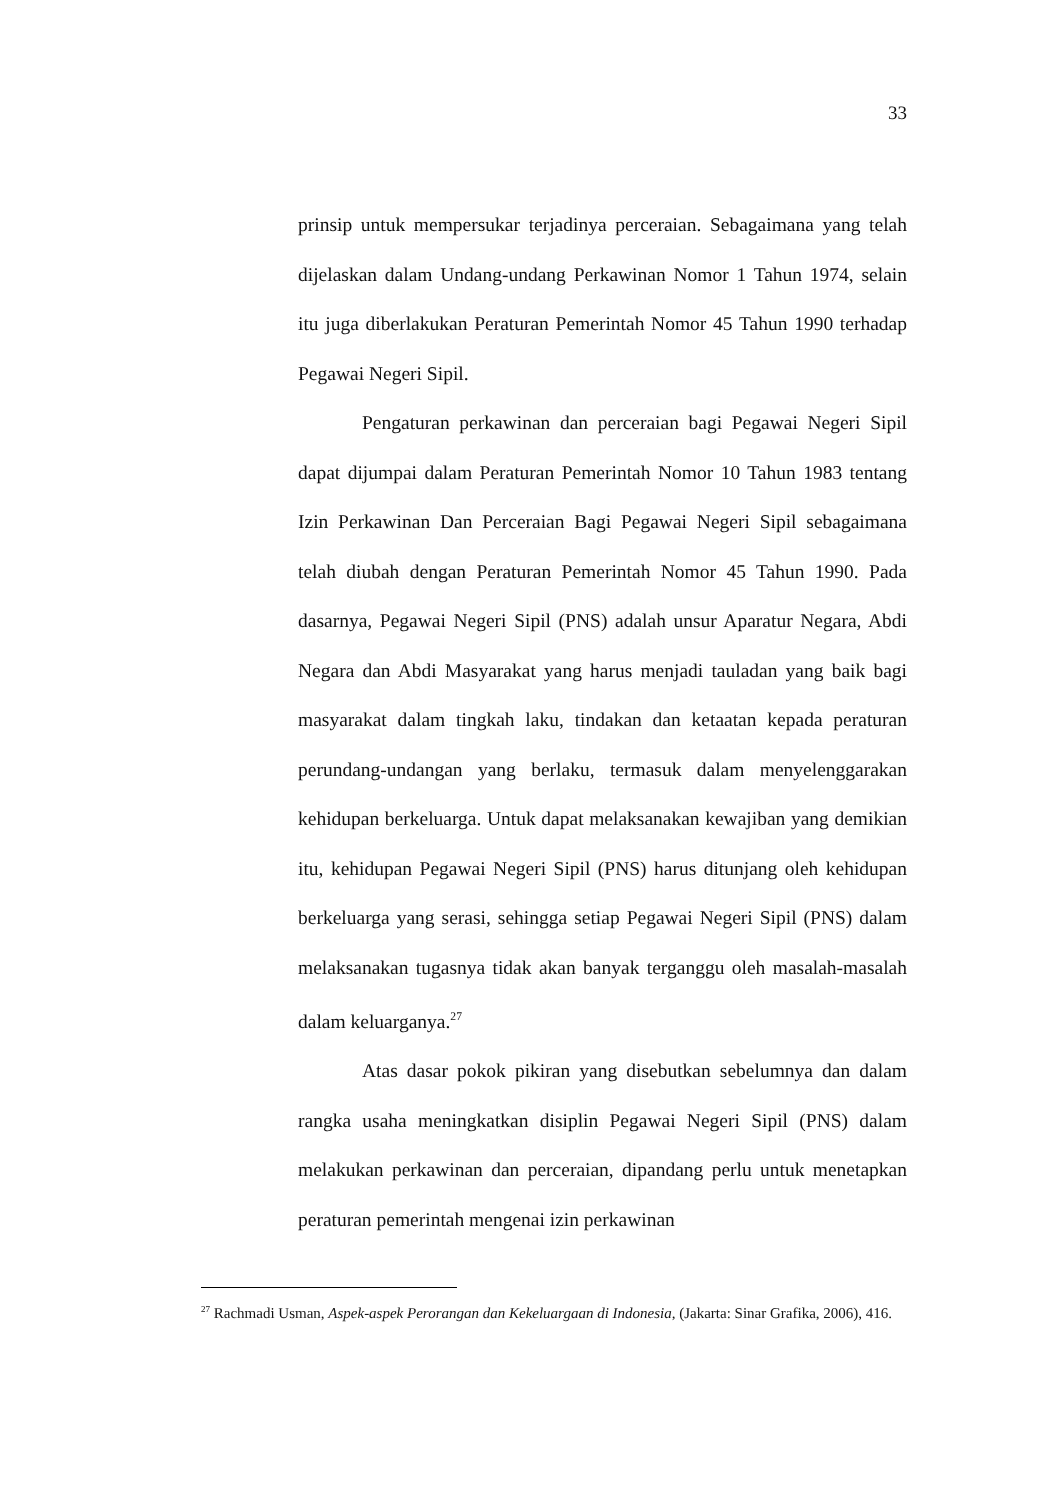33
prinsip untuk mempersukar terjadinya perceraian. Sebagaimana yang telah dijelaskan dalam Undang-undang Perkawinan Nomor 1 Tahun 1974, selain itu juga diberlakukan Peraturan Pemerintah Nomor 45 Tahun 1990 terhadap Pegawai Negeri Sipil.
Pengaturan perkawinan dan perceraian bagi Pegawai Negeri Sipil dapat dijumpai dalam Peraturan Pemerintah Nomor 10 Tahun 1983 tentang Izin Perkawinan Dan Perceraian Bagi Pegawai Negeri Sipil sebagaimana telah diubah dengan Peraturan Pemerintah Nomor 45 Tahun 1990. Pada dasarnya, Pegawai Negeri Sipil (PNS) adalah unsur Aparatur Negara, Abdi Negara dan Abdi Masyarakat yang harus menjadi tauladan yang baik bagi masyarakat dalam tingkah laku, tindakan dan ketaatan kepada peraturan perundang-undangan yang berlaku, termasuk dalam menyelenggarakan kehidupan berkeluarga. Untuk dapat melaksanakan kewajiban yang demikian itu, kehidupan Pegawai Negeri Sipil (PNS) harus ditunjang oleh kehidupan berkeluarga yang serasi, sehingga setiap Pegawai Negeri Sipil (PNS) dalam melaksanakan tugasnya tidak akan banyak terganggu oleh masalah-masalah dalam keluarganya.<sup>27</sup>
Atas dasar pokok pikiran yang disebutkan sebelumnya dan dalam rangka usaha meningkatkan disiplin Pegawai Negeri Sipil (PNS) dalam melakukan perkawinan dan perceraian, dipandang perlu untuk menetapkan peraturan pemerintah mengenai izin perkawinan
<sup>27</sup> Rachmadi Usman, Aspek-aspek Perorangan dan Kekeluargaan di Indonesia, (Jakarta: Sinar Grafika, 2006), 416.